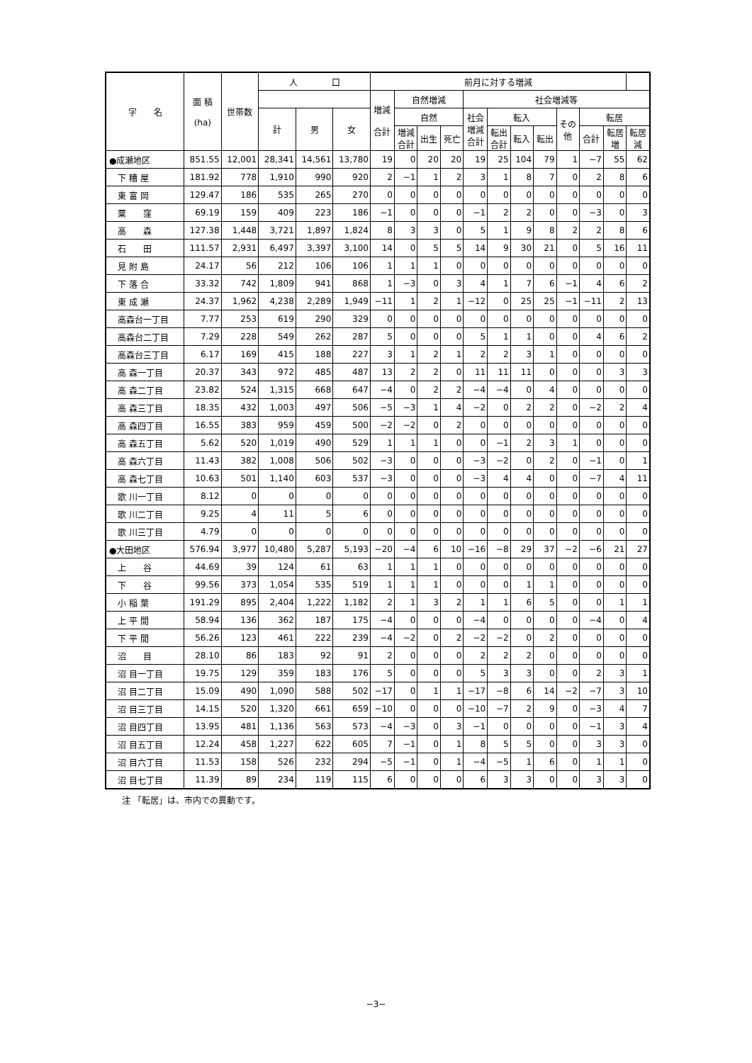| 字 名 | 面 積 (ha) | 世帯数 | 人 口 | | | 前月に対する増減 | | | | | | | | | | | |
| --- | --- | --- | --- | --- | --- | --- | --- | --- | --- | --- | --- | --- | --- | --- | --- | --- | --- |
| | | | | | | 増減 合計 | 自然増減 | | | 社会増減等 | | | | | | | |
| | | | 計 | 男 | 女 | | 自然 | | | 社会 増減 合計 | 転入 | | | その 他 | 転居 | | |
| | | | | | | | 増減 合計 | 出生 | 死亡 | | 転出 合計 | 転入 | 転出 | | 合計 | 転居 増 | 転居 減 |
| ●成瀬地区 | 851.55 | 12,001 | 28,341 | 14,561 | 13,780 | 19 | 0 | 20 | 20 | 19 | 25 | 104 | 79 | 1 | −7 | 55 | 62 |
| 下 糟 屋 | 181.92 | 778 | 1,910 | 990 | 920 | 2 | −1 | 1 | 2 | 3 | 1 | 8 | 7 | 0 | 2 | 8 | 6 |
| 東 富 岡 | 129.47 | 186 | 535 | 265 | 270 | 0 | 0 | 0 | 0 | 0 | 0 | 0 | 0 | 0 | 0 | 0 | 0 |
| 粟 窪 | 69.19 | 159 | 409 | 223 | 186 | −1 | 0 | 0 | 0 | −1 | 2 | 2 | 0 | 0 | −3 | 0 | 3 |
| 高 森 | 127.38 | 1,448 | 3,721 | 1,897 | 1,824 | 8 | 3 | 3 | 0 | 5 | 1 | 9 | 8 | 2 | 2 | 8 | 6 |
| 石 田 | 111.57 | 2,931 | 6,497 | 3,397 | 3,100 | 14 | 0 | 5 | 5 | 14 | 9 | 30 | 21 | 0 | 5 | 16 | 11 |
| 見 附 島 | 24.17 | 56 | 212 | 106 | 106 | 1 | 1 | 1 | 0 | 0 | 0 | 0 | 0 | 0 | 0 | 0 | 0 |
| 下 落 合 | 33.32 | 742 | 1,809 | 941 | 868 | 1 | −3 | 0 | 3 | 4 | 1 | 7 | 6 | −1 | 4 | 6 | 2 |
| 東 成 瀬 | 24.37 | 1,962 | 4,238 | 2,289 | 1,949 | −11 | 1 | 2 | 1 | −12 | 0 | 25 | 25 | −1 | −11 | 2 | 13 |
| 高森台一丁目 | 7.77 | 253 | 619 | 290 | 329 | 0 | 0 | 0 | 0 | 0 | 0 | 0 | 0 | 0 | 0 | 0 | 0 |
| 高森台二丁目 | 7.29 | 228 | 549 | 262 | 287 | 5 | 0 | 0 | 0 | 5 | 1 | 1 | 0 | 0 | 4 | 6 | 2 |
| 高森台三丁目 | 6.17 | 169 | 415 | 188 | 227 | 3 | 1 | 2 | 1 | 2 | 2 | 3 | 1 | 0 | 0 | 0 | 0 |
| 高 森一丁目 | 20.37 | 343 | 972 | 485 | 487 | 13 | 2 | 2 | 0 | 11 | 11 | 11 | 0 | 0 | 0 | 3 | 3 |
| 高 森二丁目 | 23.82 | 524 | 1,315 | 668 | 647 | −4 | 0 | 2 | 2 | −4 | −4 | 0 | 4 | 0 | 0 | 0 | 0 |
| 高 森三丁目 | 18.35 | 432 | 1,003 | 497 | 506 | −5 | −3 | 1 | 4 | −2 | 0 | 2 | 2 | 0 | −2 | 2 | 4 |
| 高 森四丁目 | 16.55 | 383 | 959 | 459 | 500 | −2 | −2 | 0 | 2 | 0 | 0 | 0 | 0 | 0 | 0 | 0 | 0 |
| 高 森五丁目 | 5.62 | 520 | 1,019 | 490 | 529 | 1 | 1 | 1 | 0 | 0 | −1 | 2 | 3 | 1 | 0 | 0 | 0 |
| 高 森六丁目 | 11.43 | 382 | 1,008 | 506 | 502 | −3 | 0 | 0 | 0 | −3 | −2 | 0 | 2 | 0 | −1 | 0 | 1 |
| 高 森七丁目 | 10.63 | 501 | 1,140 | 603 | 537 | −3 | 0 | 0 | 0 | −3 | 4 | 4 | 0 | 0 | −7 | 4 | 11 |
| 歌 川一丁目 | 8.12 | 0 | 0 | 0 | 0 | 0 | 0 | 0 | 0 | 0 | 0 | 0 | 0 | 0 | 0 | 0 | 0 |
| 歌 川二丁目 | 9.25 | 4 | 11 | 5 | 6 | 0 | 0 | 0 | 0 | 0 | 0 | 0 | 0 | 0 | 0 | 0 | 0 |
| 歌 川三丁目 | 4.79 | 0 | 0 | 0 | 0 | 0 | 0 | 0 | 0 | 0 | 0 | 0 | 0 | 0 | 0 | 0 | 0 |
| ●大田地区 | 576.94 | 3,977 | 10,480 | 5,287 | 5,193 | −20 | −4 | 6 | 10 | −16 | −8 | 29 | 37 | −2 | −6 | 21 | 27 |
| 上 谷 | 44.69 | 39 | 124 | 61 | 63 | 1 | 1 | 1 | 0 | 0 | 0 | 0 | 0 | 0 | 0 | 0 | 0 |
| 下 谷 | 99.56 | 373 | 1,054 | 535 | 519 | 1 | 1 | 1 | 0 | 0 | 0 | 1 | 1 | 0 | 0 | 0 | 0 |
| 小 稲 葉 | 191.29 | 895 | 2,404 | 1,222 | 1,182 | 2 | 1 | 3 | 2 | 1 | 1 | 6 | 5 | 0 | 0 | 1 | 1 |
| 上 平 間 | 58.94 | 136 | 362 | 187 | 175 | −4 | 0 | 0 | 0 | −4 | 0 | 0 | 0 | 0 | −4 | 0 | 4 |
| 下 平 間 | 56.26 | 123 | 461 | 222 | 239 | −4 | −2 | 0 | 2 | −2 | −2 | 0 | 2 | 0 | 0 | 0 | 0 |
| 沼 目 | 28.10 | 86 | 183 | 92 | 91 | 2 | 0 | 0 | 0 | 2 | 2 | 2 | 0 | 0 | 0 | 0 | 0 |
| 沼 目一丁目 | 19.75 | 129 | 359 | 183 | 176 | 5 | 0 | 0 | 0 | 5 | 3 | 3 | 0 | 0 | 2 | 3 | 1 |
| 沼 目二丁目 | 15.09 | 490 | 1,090 | 588 | 502 | −17 | 0 | 1 | 1 | −17 | −8 | 6 | 14 | −2 | −7 | 3 | 10 |
| 沼 目三丁目 | 14.15 | 520 | 1,320 | 661 | 659 | −10 | 0 | 0 | 0 | −10 | −7 | 2 | 9 | 0 | −3 | 4 | 7 |
| 沼 目四丁目 | 13.95 | 481 | 1,136 | 563 | 573 | −4 | −3 | 0 | 3 | −1 | 0 | 0 | 0 | 0 | −1 | 3 | 4 |
| 沼 目五丁目 | 12.24 | 458 | 1,227 | 622 | 605 | 7 | −1 | 0 | 1 | 8 | 5 | 5 | 0 | 0 | 3 | 3 | 0 |
| 沼 目六丁目 | 11.53 | 158 | 526 | 232 | 294 | −5 | −1 | 0 | 1 | −4 | −5 | 1 | 6 | 0 | 1 | 1 | 0 |
| 沼 目七丁目 | 11.39 | 89 | 234 | 119 | 115 | 6 | 0 | 0 | 0 | 6 | 3 | 3 | 0 | 0 | 3 | 3 | 0 |
注 「転居」は、市内での異動です。
−3−